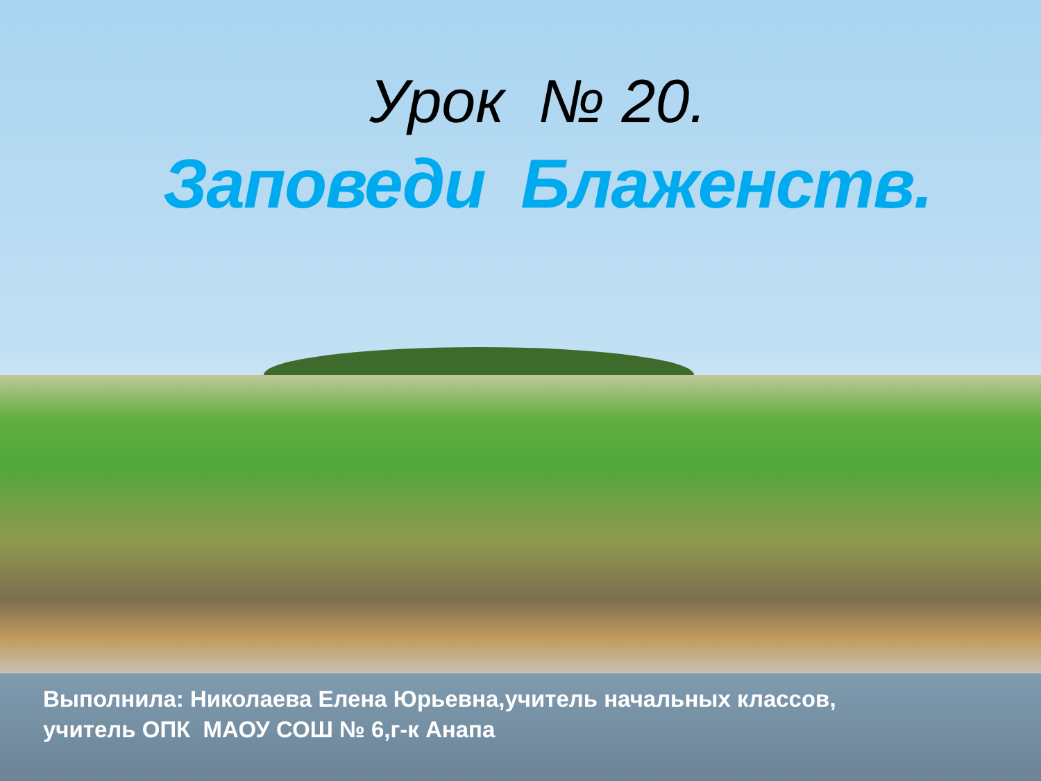Урок № 20.
Заповеди Блаженств.
Выполнила: Николаева Елена Юрьевна,учитель начальных классов,
учитель ОПК МАОУ СОШ № 6,г-к Анапа